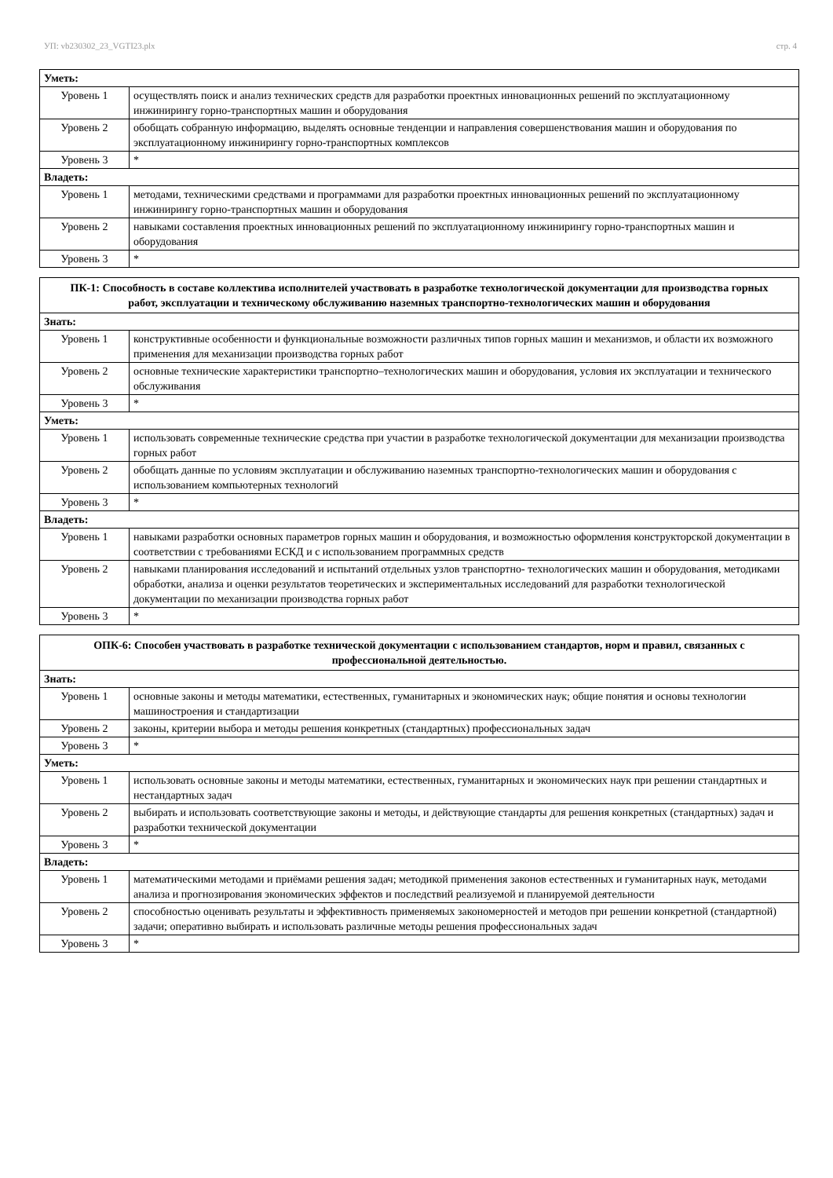УП: vb230302_23_VGTI23.plx стр. 4
| Уметь: | |
| Уровень 1 | осуществлять поиск и анализ технических средств для разработки проектных инновационных решений по эксплуатационному инжинирингу горно-транспортных машин и оборудования |
| Уровень 2 | обобщать собранную информацию, выделять основные тенденции и направления совершенствования машин и оборудования по эксплуатационному инжинирингу горно-транспортных комплексов |
| Уровень 3 | * |
| Владеть: | |
| Уровень 1 | методами, техническими средствами и программами для разработки проектных инновационных решений по эксплуатационному инжинирингу горно-транспортных машин и оборудования |
| Уровень 2 | навыками составления проектных инновационных решений по эксплуатационному инжинирингу горно-транспортных машин и оборудования |
| Уровень 3 | * |
| ПК-1: Способность в составе коллектива исполнителей участвовать в разработке технологической документации для производства горных работ, эксплуатации и техническому обслуживанию наземных транспортно-технологических машин и оборудования | |
| Знать: | |
| Уровень 1 | конструктивные особенности и функциональные возможности различных типов горных машин и механизмов, и области их возможного применения для механизации производства горных работ |
| Уровень 2 | основные технические характеристики транспортно–технологических машин и оборудования, условия их эксплуатации и технического обслуживания |
| Уровень 3 | * |
| Уметь: | |
| Уровень 1 | использовать современные технические средства при участии в разработке технологической документации для механизации производства горных работ |
| Уровень 2 | обобщать данные по условиям эксплуатации и обслуживанию наземных транспортно-технологических машин и оборудования с использованием компьютерных технологий |
| Уровень 3 | * |
| Владеть: | |
| Уровень 1 | навыками разработки основных параметров горных машин и оборудования, и возможностью оформления конструкторской документации в соответствии с требованиями ЕСКД и с использованием программных средств |
| Уровень 2 | навыками планирования исследований и испытаний отдельных узлов транспортно- технологических машин и оборудования, методиками обработки, анализа и оценки результатов теоретических и экспериментальных исследований для разработки технологической документации по механизации производства горных работ |
| Уровень 3 | * |
| ОПК-6: Способен участвовать в разработке технической документации с использованием стандартов, норм и правил, связанных с профессиональной деятельностью. | |
| Знать: | |
| Уровень 1 | основные законы и методы математики, естественных, гуманитарных и экономических наук; общие понятия и основы технологии машиностроения и стандартизации |
| Уровень 2 | законы, критерии выбора и методы решения конкретных (стандартных) профессиональных задач |
| Уровень 3 | * |
| Уметь: | |
| Уровень 1 | использовать основные законы и методы математики, естественных, гуманитарных и экономических наук при решении стандартных и нестандартных задач |
| Уровень 2 | выбирать и использовать соответствующие законы и методы, и действующие стандарты для решения конкретных (стандартных) задач и разработки технической документации |
| Уровень 3 | * |
| Владеть: | |
| Уровень 1 | математическими методами и приёмами решения задач; методикой применения законов естественных и гуманитарных наук, методами анализа и прогнозирования экономических эффектов и последствий реализуемой и планируемой деятельности |
| Уровень 2 | способностью оценивать результаты и эффективность применяемых закономерностей и методов при решении конкретной (стандартной) задачи; оперативно выбирать и использовать различные методы решения профессиональных задач |
| Уровень 3 | * |